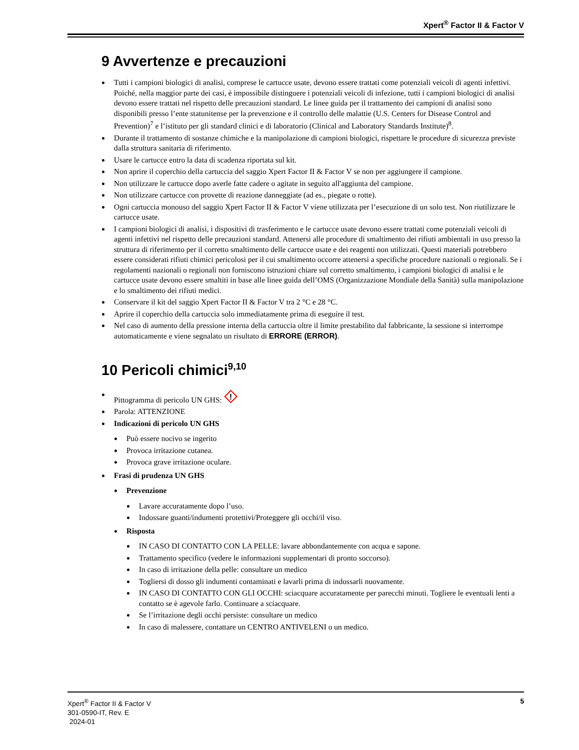Xpert<sup>®</sup> Factor II & Factor V
9 Avvertenze e precauzioni
Tutti i campioni biologici di analisi, comprese le cartucce usate, devono essere trattati come potenziali veicoli di agenti infettivi. Poiché, nella maggior parte dei casi, è impossibile distinguere i potenziali veicoli di infezione, tutti i campioni biologici di analisi devono essere trattati nel rispetto delle precauzioni standard. Le linee guida per il trattamento dei campioni di analisi sono disponibili presso l’ente statunitense per la prevenzione e il controllo delle malattie (U.S. Centers for Disease Control and Prevention)<sup>7</sup> e l’istituto per gli standard clinici e di laboratorio (Clinical and Laboratory Standards Institute)<sup>8</sup>.
Durante il trattamento di sostanze chimiche e la manipolazione di campioni biologici, rispettare le procedure di sicurezza previste dalla struttura sanitaria di riferimento.
Usare le cartucce entro la data di scadenza riportata sul kit.
Non aprire il coperchio della cartuccia del saggio Xpert Factor II & Factor V se non per aggiungere il campione.
Non utilizzare le cartucce dopo averle fatte cadere o agitate in seguito all'aggiunta del campione.
Non utilizzare cartucce con provette di reazione danneggiate (ad es., piegate o rotte).
Ogni cartuccia monouso del saggio Xpert Factor II & Factor V viene utilizzata per l’esecuzione di un solo test. Non riutilizzare le cartucce usate.
I campioni biologici di analisi, i dispositivi di trasferimento e le cartucce usate devono essere trattati come potenziali veicoli di agenti infettivi nel rispetto delle precauzioni standard. Attenersi alle procedure di smaltimento dei rifiuti ambientali in uso presso la struttura di riferimento per il corretto smaltimento delle cartucce usate e dei reagenti non utilizzati. Questi materiali potrebbero essere considerati rifiuti chimici pericolosi per il cui smaltimento occorre attenersi a specifiche procedure nazionali o regionali. Se i regolamenti nazionali o regionali non forniscono istruzioni chiare sul corretto smaltimento, i campioni biologici di analisi e le cartucce usate devono essere smaltiti in base alle linee guida dell’OMS (Organizzazione Mondiale della Sanità) sulla manipolazione e lo smaltimento dei rifiuti medici.
Conservare il kit del saggio Xpert Factor II & Factor V tra 2 °C e 28 °C.
Aprire il coperchio della cartuccia solo immediatamente prima di eseguire il test.
Nel caso di aumento della pressione interna della cartuccia oltre il limite prestabilito dal fabbricante, la sessione si interrompe automaticamente e viene segnalato un risultato di ERRORE (ERROR).
10 Pericoli chimici<sup>9,10</sup>
Pittogramma di pericolo UN GHS:
!
Parola: ATTENZIONE
Indicazioni di pericolo UN GHS
Può essere nocivo se ingerito
Provoca irritazione cutanea.
Provoca grave irritazione oculare.
Frasi di prudenza UN GHS
Prevenzione
Lavare accuratamente dopo l’uso.
Indossare guanti/indumenti protettivi/Proteggere gli occhi/il viso.
Risposta
IN CASO DI CONTATTO CON LA PELLE: lavare abbondantemente con acqua e sapone.
Trattamento specifico (vedere le informazioni supplementari di pronto soccorso).
In caso di irritazione della pelle: consultare un medico
Togliersi di dosso gli indumenti contaminati e lavarli prima di indossarli nuovamente.
IN CASO DI CONTATTO CON GLI OCCHI: sciacquare accuratamente per parecchi minuti. Togliere le eventuali lenti a contatto se è agevole farlo. Continuare a sciacquare.
Se l’irritazione degli occhi persiste: consultare un medico
In caso di malessere, contattare un CENTRO ANTIVELENI o un medico.
Xpert<sup>®</sup> Factor II & Factor V
301-0590-IT, Rev. E
2024-01
5